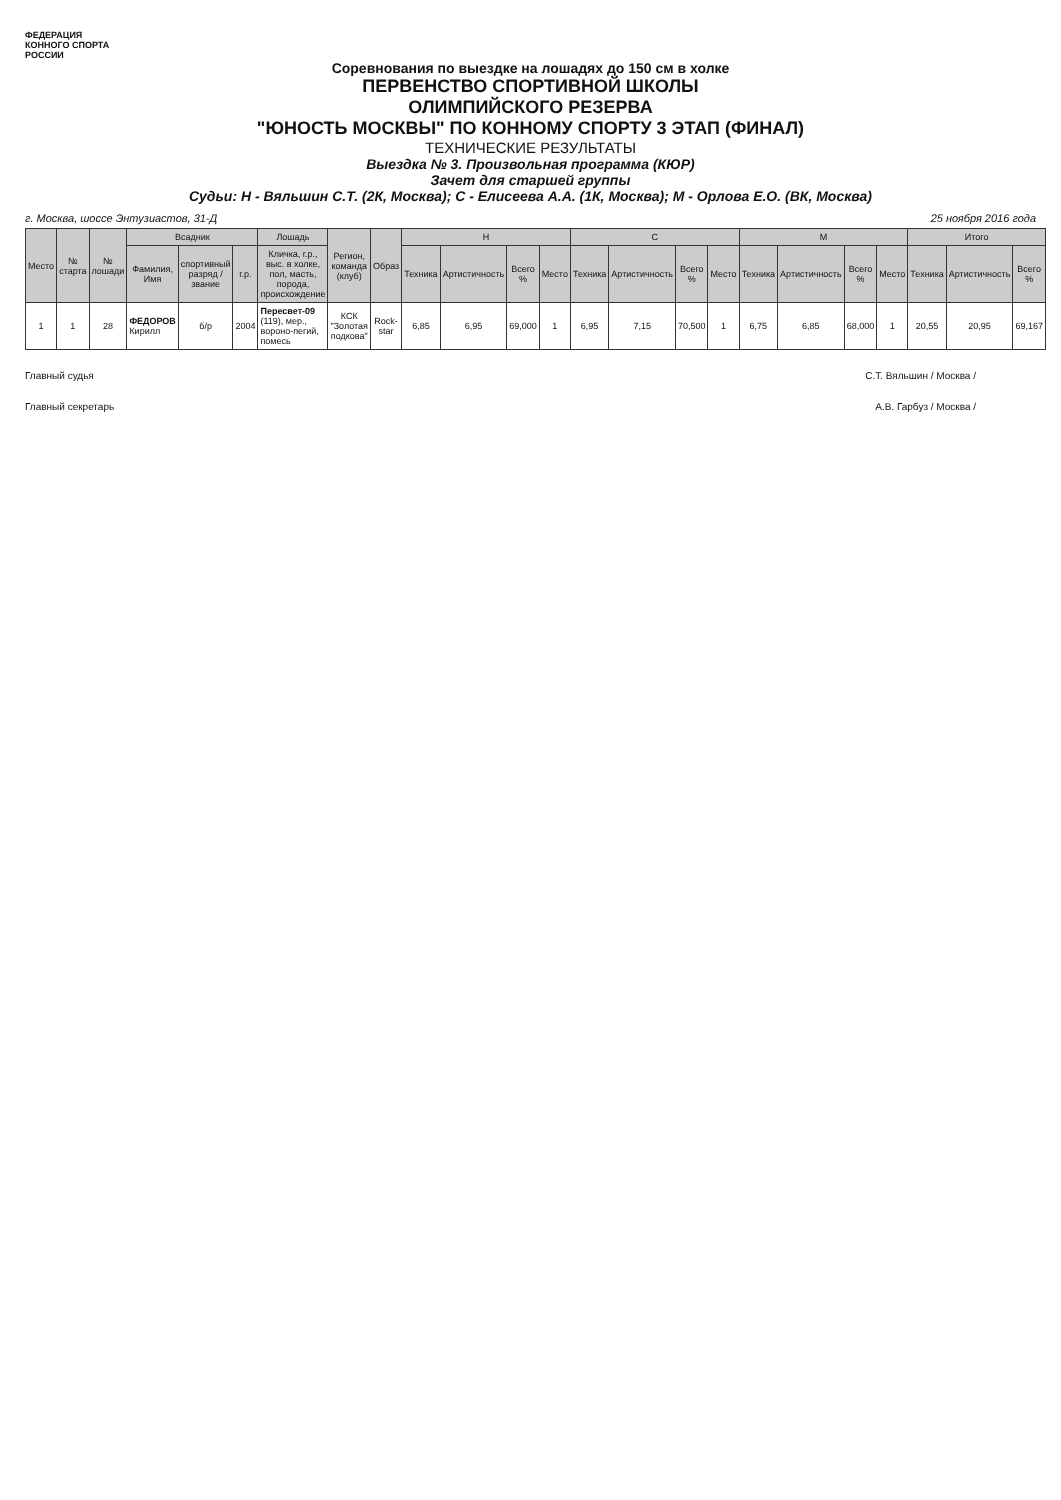ФЕДЕРАЦИЯ КОННОГО СПОРТА РОССИИ
Соревнования по выездке на лошадях до 150 см в холке
ПЕРВЕНСТВО СПОРТИВНОЙ ШКОЛЫ
ОЛИМПИЙСКОГО РЕЗЕРВА
"ЮНОСТЬ МОСКВЫ" ПО КОННОМУ СПОРТУ 3 ЭТАП (ФИНАЛ)
ТЕХНИЧЕСКИЕ РЕЗУЛЬТАТЫ
Выездка № 3. Произвольная программа (КЮР)
Зачет для старшей группы
Судьи: Н - Вяльшин С.Т. (2К, Москва); С - Елисеева А.А. (1К, Москва); М - Орлова Е.О. (ВК, Москва)
г. Москва, шоссе Энтузиастов, 31-Д 25 ноября 2016 года
| Место | № старта | № лошади | Всадник | | | Лошадь | Регион, команда (клуб) | Образ | Н | | | | С | | | | М | | | | Итого | | |
| --- | --- | --- | --- | --- | --- | --- | --- | --- | --- | --- | --- | --- | --- | --- | --- | --- | --- | --- | --- | --- | --- | --- | --- |
| | | | Фамилия, Имя | спортивный разряд / звание | г.р. | Кличка, г.р., выс. в холке, пол, масть, порода, происхождение | | | Техника | Артистичность | Всего % | Место | Техника | Артистичность | Всего % | Место | Техника | Артистичность | Всего % | Место | Техника | Артистичность | Всего % |
| 1 | 1 | 28 | ФЕДОРОВ Кирилл | б/р | 2004 | Пересвет-09 (119), мер., вороно-пегий, помесь | КСК "Золотая подкова" | Rock-star | 6,85 | 6,95 | 69,000 | 1 | 6,95 | 7,15 | 70,500 | 1 | 6,75 | 6,85 | 68,000 | 1 | 20,55 | 20,95 | 69,167 |
Главный судья С.Т. Вяльшин / Москва /
Главный секретарь А.В. Гарбуз / Москва /